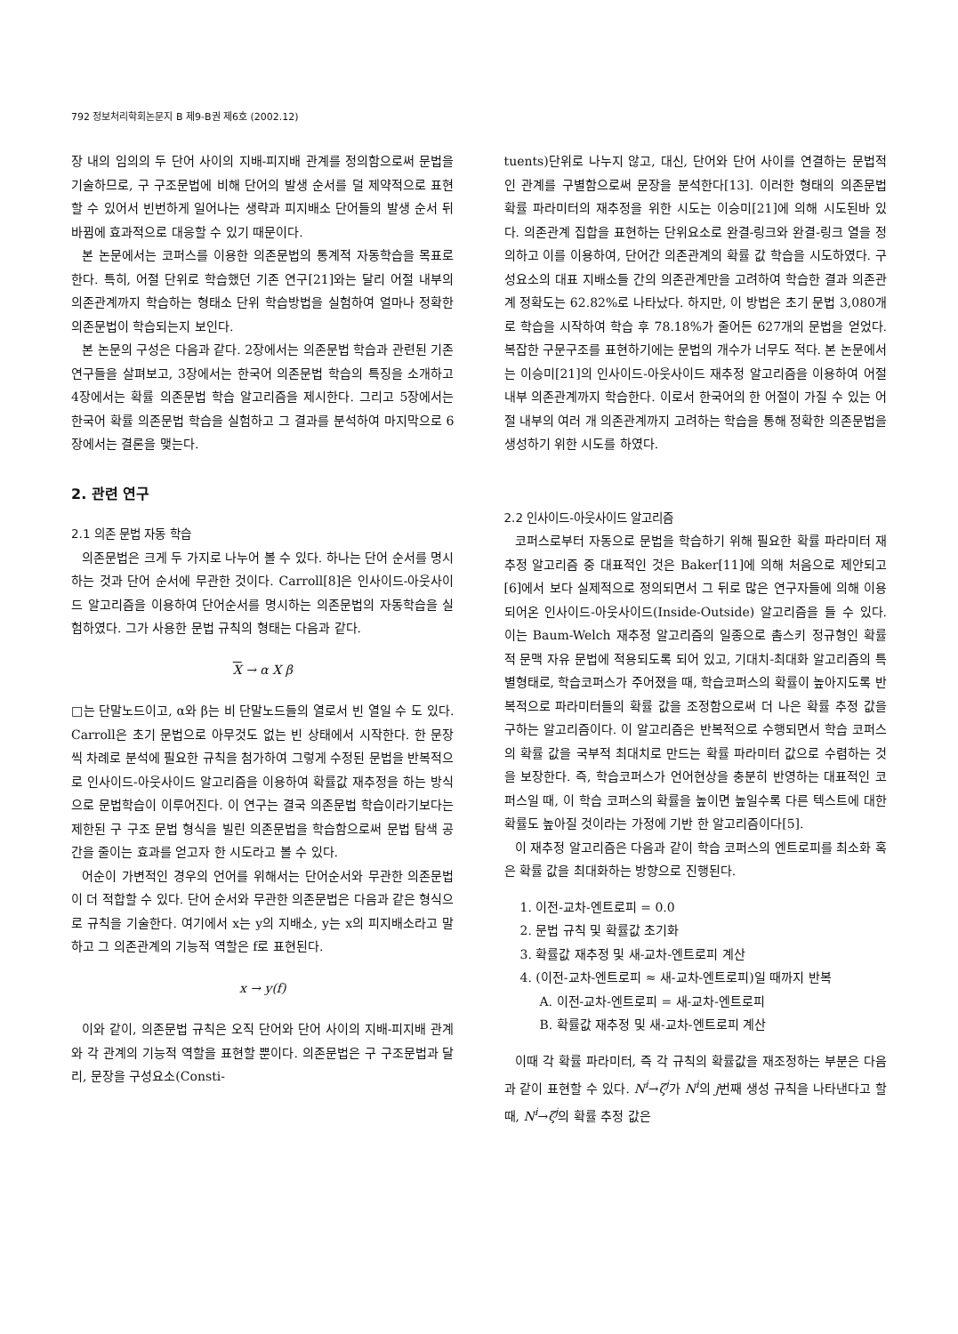792 정보처리학회논문지 B 제9-B권 제6호 (2002.12)
장 내의 임의의 두 단어 사이의 지배-피지배 관계를 정의함으로써 문법을 기술하므로, 구 구조문법에 비해 단어의 발생 순서를 덜 제약적으로 표현할 수 있어서 빈번하게 일어나는 생략과 피지배소 단어들의 발생 순서 뒤바뀜에 효과적으로 대응할 수 있기 때문이다.
본 논문에서는 코퍼스를 이용한 의존문법의 통계적 자동학습을 목표로 한다. 특히, 어절 단위로 학습했던 기존 연구[21]와는 달리 어절 내부의 의존관계까지 학습하는 형태소 단위 학습방법을 실험하여 얼마나 정확한 의존문법이 학습되는지 보인다.
본 논문의 구성은 다음과 같다. 2장에서는 의존문법 학습과 관련된 기존 연구들을 살펴보고, 3장에서는 한국어 의존문법 학습의 특징을 소개하고 4장에서는 확률 의존문법 학습 알고리즘을 제시한다. 그리고 5장에서는 한국어 확률 의존문법 학습을 실험하고 그 결과를 분석하여 마지막으로 6장에서는 결론을 맺는다.
2. 관련 연구
2.1 의존 문법 자동 학습
의존문법은 크게 두 가지로 나누어 볼 수 있다. 하나는 단어 순서를 명시하는 것과 단어 순서에 무관한 것이다. Carroll[8]은 인사이드-아웃사이드 알고리즘을 이용하여 단어순서를 명시하는 의존문법의 자동학습을 실험하였다. 그가 사용한 문법 규칙의 형태는 다음과 같다.
X → α X β
□는 단말노드이고, α와 β는 비 단말노드들의 열로서 빈 열일 수 도 있다. Carroll은 초기 문법으로 아무것도 없는 빈 상태에서 시작한다. 한 문장씩 차례로 분석에 필요한 규칙을 첨가하여 그렇게 수정된 문법을 반복적으로 인사이드-아웃사이드 알고리즘을 이용하여 확률값 재추정을 하는 방식으로 문법학습이 이루어진다. 이 연구는 결국 의존문법 학습이라기보다는 제한된 구 구조 문법 형식을 빌린 의존문법을 학습함으로써 문법 탐색 공간을 줄이는 효과를 얻고자 한 시도라고 볼 수 있다.
어순이 가변적인 경우의 언어를 위해서는 단어순서와 무관한 의존문법이 더 적합할 수 있다. 단어 순서와 무관한 의존문법은 다음과 같은 형식으로 규칙을 기술한다. 여기에서 x는 y의 지배소, y는 x의 피지배소라고 말하고 그 의존관계의 기능적 역할은 f로 표현된다.
x → y(f)
이와 같이, 의존문법 규칙은 오직 단어와 단어 사이의 지배-피지배 관계와 각 관계의 기능적 역할을 표현할 뿐이다. 의존문법은 구 구조문법과 달리, 문장을 구성요소(Consti-
tuents)단위로 나누지 않고, 대신, 단어와 단어 사이를 연결하는 문법적인 관계를 구별함으로써 문장을 분석한다[13]. 이러한 형태의 의존문법 확률 파라미터의 재추정을 위한 시도는 이승미[21]에 의해 시도된바 있다. 의존관계 집합을 표현하는 단위요소로 완결-링크와 완결-링크 열을 정의하고 이를 이용하여, 단어간 의존관계의 확률 값 학습을 시도하였다. 구성요소의 대표 지배소들 간의 의존관계만을 고려하여 학습한 결과 의존관계 정확도는 62.82%로 나타났다. 하지만, 이 방법은 초기 문법 3,080개로 학습을 시작하여 학습 후 78.18%가 줄어든 627개의 문법을 얻었다. 복잡한 구문구조를 표현하기에는 문법의 개수가 너무도 적다. 본 논문에서는 이승미[21]의 인사이드-아웃사이드 재추정 알고리즘을 이용하여 어절 내부 의존관계까지 학습한다. 이로서 한국어의 한 어절이 가질 수 있는 어절 내부의 여러 개 의존관계까지 고려하는 학습을 통해 정확한 의존문법을 생성하기 위한 시도를 하였다.
2.2 인사이드-아웃사이드 알고리즘
코퍼스로부터 자동으로 문법을 학습하기 위해 필요한 확률 파라미터 재추정 알고리즘 중 대표적인 것은 Baker[11]에 의해 처음으로 제안되고 [6]에서 보다 실제적으로 정의되면서 그 뒤로 많은 연구자들에 의해 이용되어온 인사이드-아웃사이드(Inside-Outside) 알고리즘을 들 수 있다. 이는 Baum-Welch 재추정 알고리즘의 일종으로 촘스키 정규형인 확률적 문맥 자유 문법에 적용되도록 되어 있고, 기대치-최대화 알고리즘의 특별형태로, 학습코퍼스가 주어졌을 때, 학습코퍼스의 확률이 높아지도록 반복적으로 파라미터들의 확률 값을 조정함으로써 더 나은 확률 추정 값을 구하는 알고리즘이다. 이 알고리즘은 반복적으로 수행되면서 학습 코퍼스의 확률 값을 국부적 최대치로 만드는 확률 파라미터 값으로 수렴하는 것을 보장한다. 즉, 학습코퍼스가 언어현상을 충분히 반영하는 대표적인 코퍼스일 때, 이 학습 코퍼스의 확률을 높이면 높일수록 다른 텍스트에 대한 확률도 높아질 것이라는 가정에 기반 한 알고리즘이다[5].
이 재추정 알고리즘은 다음과 같이 학습 코퍼스의 엔트로피를 최소화 혹은 확률 값을 최대화하는 방향으로 진행된다.
1. 이전-교차-엔트로피 = 0.0
2. 문법 규칙 및 확률값 초기화
3. 확률값 재추정 및 새-교차-엔트로피 계산
4. (이전-교차-엔트로피 ≈ 새-교차-엔트로피)일 때까지 반복
A. 이전-교차-엔트로피 = 새-교차-엔트로피
B. 확률값 재추정 및 새-교차-엔트로피 계산
이때 각 확률 파라미터, 즉 각 규칙의 확률값을 재조정하는 부분은 다음과 같이 표현할 수 있다. N<sup>i</sup>→ζ<sup>j</sup>가 N<sup>i</sup>의 j번째 생성 규칙을 나타낸다고 할 때, N<sup>i</sup>→ζ<sup>j</sup>의 확률 추정 값은